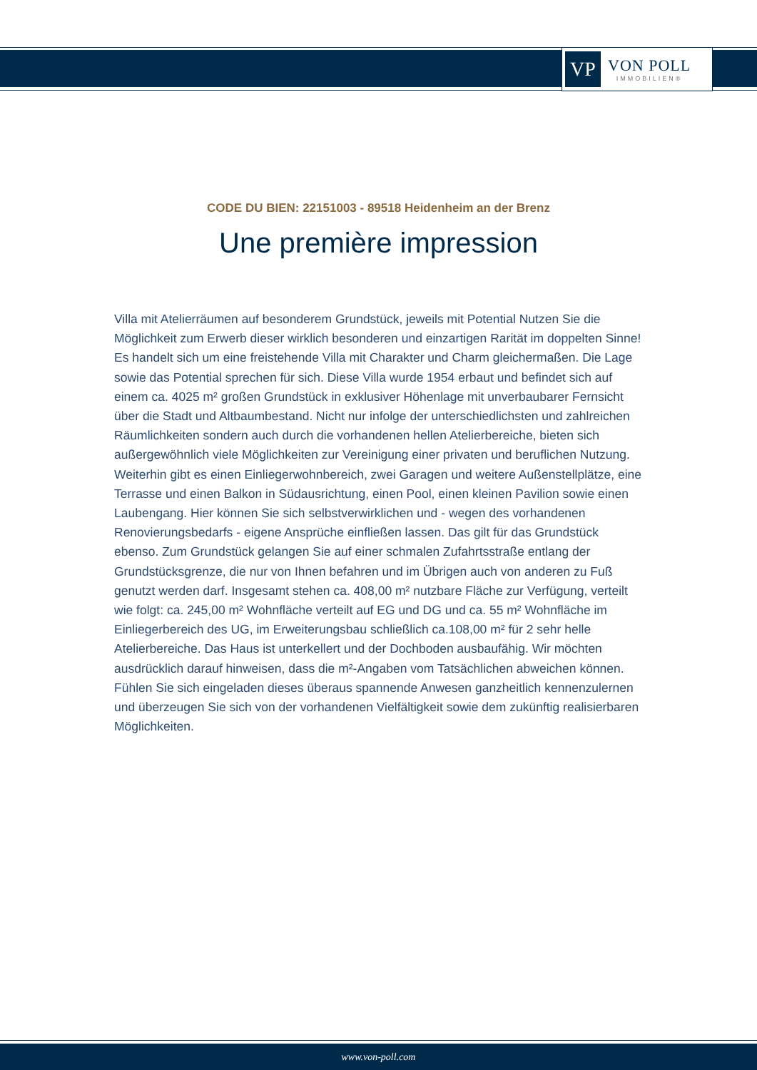VP
VON POLL
IMMOBILIEN®
CODE DU BIEN: 22151003 - 89518 Heidenheim an der Brenz
Une première impression
Villa mit Atelierräumen auf besonderem Grundstück, jeweils mit Potential Nutzen Sie die Möglichkeit zum Erwerb dieser wirklich besonderen und einzartigen Rarität im doppelten Sinne! Es handelt sich um eine freistehende Villa mit Charakter und Charm gleichermaßen. Die Lage sowie das Potential sprechen für sich. Diese Villa wurde 1954 erbaut und befindet sich auf einem ca. 4025 m² großen Grundstück in exklusiver Höhenlage mit unverbaubarer Fernsicht über die Stadt und Altbaumbestand. Nicht nur infolge der unterschiedlichsten und zahlreichen Räumlichkeiten sondern auch durch die vorhandenen hellen Atelierbereiche, bieten sich außergewöhnlich viele Möglichkeiten zur Vereinigung einer privaten und beruflichen Nutzung. Weiterhin gibt es einen Einliegerwohnbereich, zwei Garagen und weitere Außenstellplätze, eine Terrasse und einen Balkon in Südausrichtung, einen Pool, einen kleinen Pavilion sowie einen Laubengang. Hier können Sie sich selbstverwirklichen und - wegen des vorhandenen Renovierungsbedarfs - eigene Ansprüche einfließen lassen. Das gilt für das Grundstück ebenso. Zum Grundstück gelangen Sie auf einer schmalen Zufahrtsstraße entlang der Grundstücksgrenze, die nur von Ihnen befahren und im Übrigen auch von anderen zu Fuß genutzt werden darf. Insgesamt stehen ca. 408,00 m² nutzbare Fläche zur Verfügung, verteilt wie folgt: ca. 245,00 m² Wohnfläche verteilt auf EG und DG und ca. 55 m² Wohnfläche im Einliegerbereich des UG, im Erweiterungsbau schließlich ca.108,00 m² für 2 sehr helle Atelierbereiche. Das Haus ist unterkellert und der Dochboden ausbaufähig. Wir möchten ausdrücklich darauf hinweisen, dass die m²-Angaben vom Tatsächlichen abweichen können. Fühlen Sie sich eingeladen dieses überaus spannende Anwesen ganzheitlich kennenzulernen und überzeugen Sie sich von der vorhandenen Vielfältigkeit sowie dem zukünftig realisierbaren Möglichkeiten.
www.von-poll.com